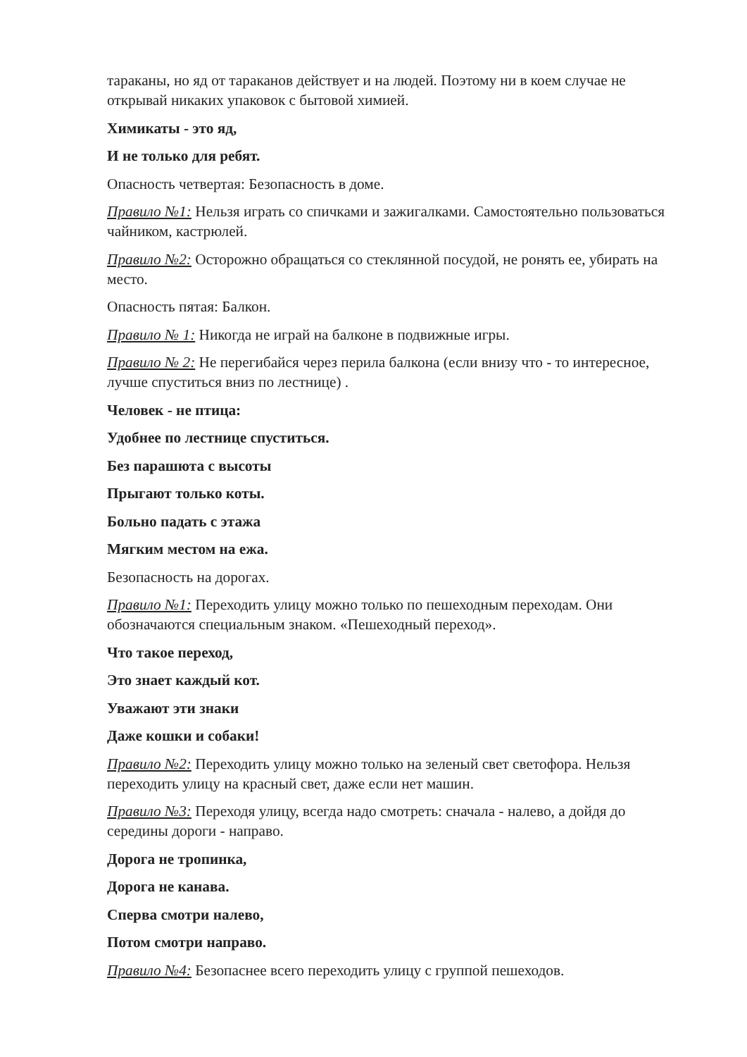тараканы, но яд от тараканов действует и на людей. Поэтому ни в коем случае не открывай никаких упаковок с бытовой химией.
Химикаты - это яд,
И не только для ребят.
Опасность четвертая: Безопасность в доме.
Правило №1: Нельзя играть со спичками и зажигалками. Самостоятельно пользоваться чайником, кастрюлей.
Правило №2: Осторожно обращаться со стеклянной посудой, не ронять ее, убирать на место.
Опасность пятая: Балкон.
Правило № 1: Никогда не играй на балконе в подвижные игры.
Правило № 2: Не перегибайся через перила балкона (если внизу что - то интересное, лучше спуститься вниз по лестнице) .
Человек - не птица:
Удобнее по лестнице спуститься.
Без парашюта с высоты
Прыгают только коты.
Больно падать с этажа
Мягким местом на ежа.
Безопасность на дорогах.
Правило №1: Переходить улицу можно только по пешеходным переходам. Они обозначаются специальным знаком. «Пешеходный переход».
Что такое переход,
Это знает каждый кот.
Уважают эти знаки
Даже кошки и собаки!
Правило №2: Переходить улицу можно только на зеленый свет светофора. Нельзя переходить улицу на красный свет, даже если нет машин.
Правило №3: Переходя улицу, всегда надо смотреть: сначала - налево, а дойдя до середины дороги - направо.
Дорога не тропинка,
Дорога не канава.
Сперва смотри налево,
Потом смотри направо.
Правило №4: Безопаснее всего переходить улицу с группой пешеходов.